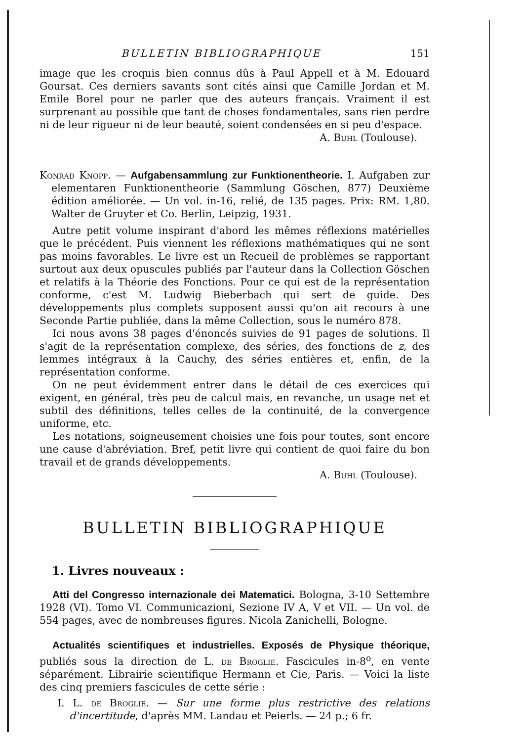BULLETIN BIBLIOGRAPHIQUE 151
image que les croquis bien connus dûs à Paul Appell et à M. Edouard Goursat. Ces derniers savants sont cités ainsi que Camille Jordan et M. Emile Borel pour ne parler que des auteurs français. Vraiment il est surprenant au possible que tant de choses fondamentales, sans rien perdre ni de leur rigueur ni de leur beauté, soient condensées en si peu d'espace.
A. Buhl (Toulouse).
Konrad Knopp. — Aufgabensammlung zur Funktionentheorie. I. Aufgaben zur elementaren Funktionentheorie (Sammlung Göschen, 877) Deuxième édition améliorée. — Un vol. in-16, relié, de 135 pages. Prix: RM. 1,80. Walter de Gruyter et Co. Berlin, Leipzig, 1931.
Autre petit volume inspirant d'abord les mêmes réflexions matérielles que le précédent. Puis viennent les réflexions mathématiques qui ne sont pas moins favorables. Le livre est un Recueil de problèmes se rapportant surtout aux deux opuscules publiés par l'auteur dans la Collection Göschen et relatifs à la Théorie des Fonctions. Pour ce qui est de la représentation conforme, c'est M. Ludwig Bieberbach qui sert de guide. Des développements plus complets supposent aussi qu'on ait recours à une Seconde Partie publiée, dans la même Collection, sous le numéro 878.
Ici nous avons 38 pages d'énoncés suivies de 91 pages de solutions. Il s'agit de la représentation complexe, des séries, des fonctions de z, des lemmes intégraux à la Cauchy, des séries entières et, enfin, de la représentation conforme.
On ne peut évidemment entrer dans le détail de ces exercices qui exigent, en général, très peu de calcul mais, en revanche, un usage net et subtil des définitions, telles celles de la continuité, de la convergence uniforme, etc.
Les notations, soigneusement choisies une fois pour toutes, sont encore une cause d'abréviation. Bref, petit livre qui contient de quoi faire du bon travail et de grands développements.
A. Buhl (Toulouse).
BULLETIN BIBLIOGRAPHIQUE
1. Livres nouveaux :
Atti del Congresso internazionale dei Matematici. Bologna, 3-10 Settembre 1928 (VI). Tomo VI. Communicazioni, Sezione IV A, V et VII. — Un vol. de 554 pages, avec de nombreuses figures. Nicola Zanichelli, Bologne.
Actualités scientifiques et industrielles. Exposés de Physique théorique, publiés sous la direction de L. de Broglie. Fascicules in-8<sup>o</sup>, en vente séparément. Librairie scientifique Hermann et Cie, Paris. — Voici la liste des cinq premiers fascicules de cette série :
I. L. de Broglie. — Sur une forme plus restrictive des relations d'incertitude, d'après MM. Landau et Peierls. — 24 p.; 6 fr.